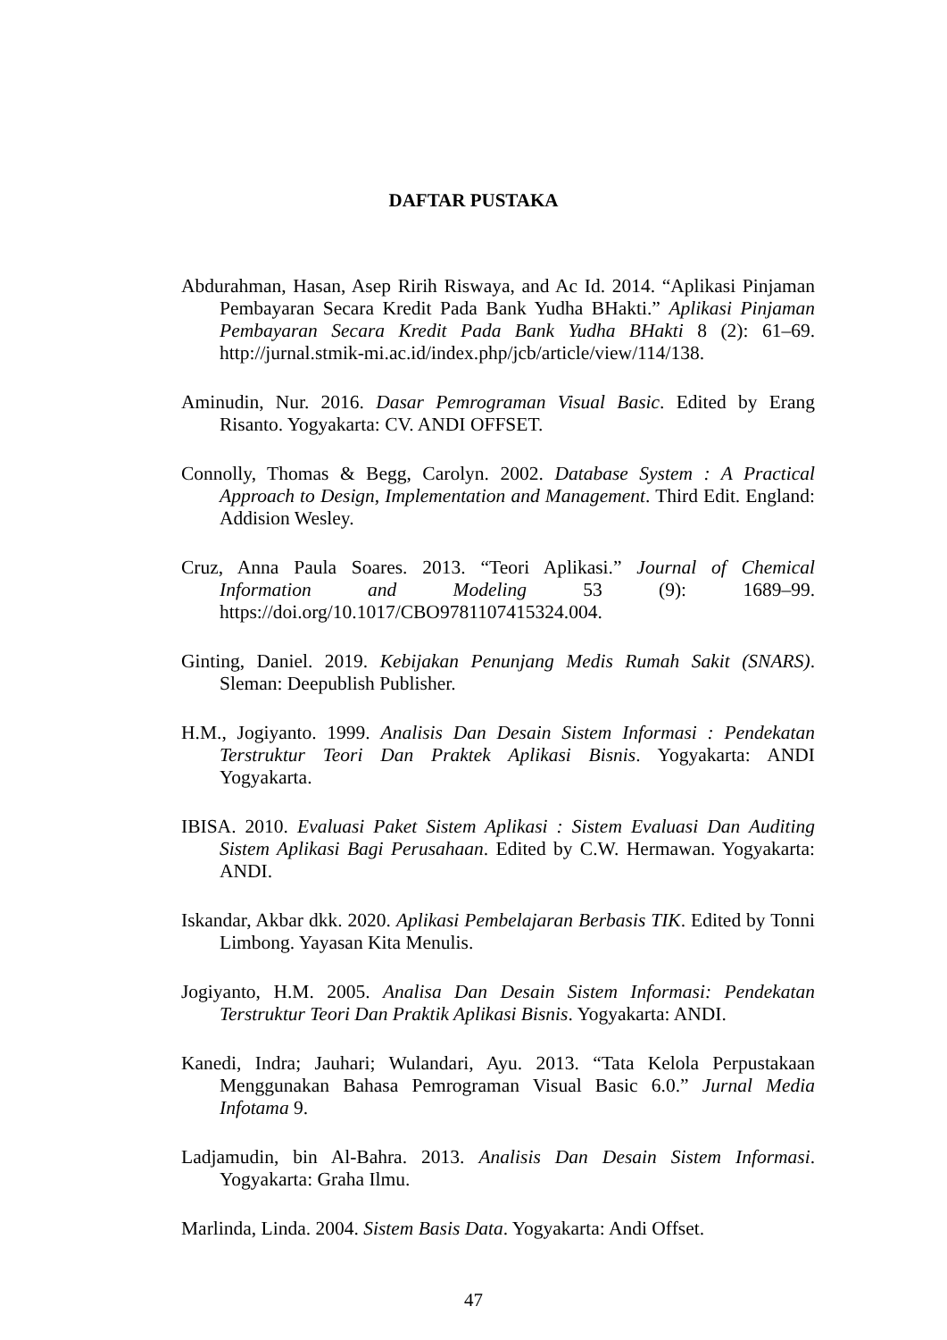DAFTAR PUSTAKA
Abdurahman, Hasan, Asep Ririh Riswaya, and Ac Id. 2014. “Aplikasi Pinjaman Pembayaran Secara Kredit Pada Bank Yudha BHakti.” Aplikasi Pinjaman Pembayaran Secara Kredit Pada Bank Yudha BHakti 8 (2): 61–69. http://jurnal.stmik-mi.ac.id/index.php/jcb/article/view/114/138.
Aminudin, Nur. 2016. Dasar Pemrograman Visual Basic. Edited by Erang Risanto. Yogyakarta: CV. ANDI OFFSET.
Connolly, Thomas & Begg, Carolyn. 2002. Database System : A Practical Approach to Design, Implementation and Management. Third Edit. England: Addision Wesley.
Cruz, Anna Paula Soares. 2013. “Teori Aplikasi.” Journal of Chemical Information and Modeling 53 (9): 1689–99. https://doi.org/10.1017/CBO9781107415324.004.
Ginting, Daniel. 2019. Kebijakan Penunjang Medis Rumah Sakit (SNARS). Sleman: Deepublish Publisher.
H.M., Jogiyanto. 1999. Analisis Dan Desain Sistem Informasi : Pendekatan Terstruktur Teori Dan Praktek Aplikasi Bisnis. Yogyakarta: ANDI Yogyakarta.
IBISA. 2010. Evaluasi Paket Sistem Aplikasi : Sistem Evaluasi Dan Auditing Sistem Aplikasi Bagi Perusahaan. Edited by C.W. Hermawan. Yogyakarta: ANDI.
Iskandar, Akbar dkk. 2020. Aplikasi Pembelajaran Berbasis TIK. Edited by Tonni Limbong. Yayasan Kita Menulis.
Jogiyanto, H.M. 2005. Analisa Dan Desain Sistem Informasi: Pendekatan Terstruktur Teori Dan Praktik Aplikasi Bisnis. Yogyakarta: ANDI.
Kanedi, Indra; Jauhari; Wulandari, Ayu. 2013. “Tata Kelola Perpustakaan Menggunakan Bahasa Pemrograman Visual Basic 6.0.” Jurnal Media Infotama 9.
Ladjamudin, bin Al-Bahra. 2013. Analisis Dan Desain Sistem Informasi. Yogyakarta: Graha Ilmu.
Marlinda, Linda. 2004. Sistem Basis Data. Yogyakarta: Andi Offset.
47